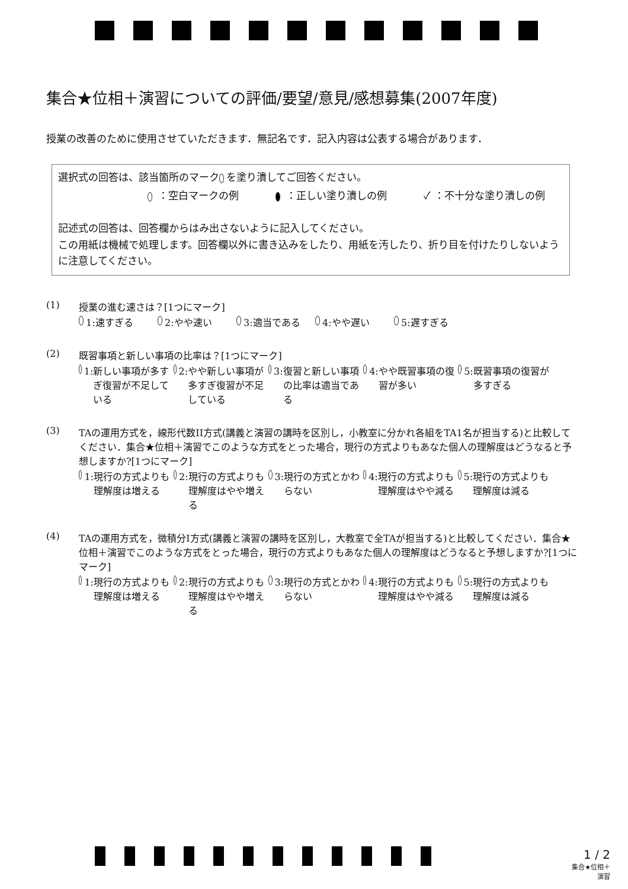集合★位相＋演習についての評価/要望/意見/感想募集(2007年度)
授業の改善のために使用させていただきます．無記名です．記入内容は公表する場合があります．
選択式の回答は、該当箇所のマーク を塗り潰してご回答ください。
：空白マークの例 ：正しい塗り潰しの例 ✓ ：不十分な塗り潰しの例
記述式の回答は、回答欄からはみ出さないように記入してください。
この用紙は機械で処理します。回答欄以外に書き込みをしたり、用紙を汚したり、折り目を付けたりしないように注意してください。
(1) 授業の進む速さは？[1つにマーク]
1: 速すぎる 2: やや速い 3: 適当である 4: やや遅い 5: 遅すぎる
(2) 既習事項と新しい事項の比率は？[1つにマーク]
1: 新しい事項が多すぎ復習が不足している
2: やや新しい事項が多すぎ復習が不足している
3: 復習と新しい事項の比率は適当である
4: やや既習事項の復習が多い
5: 既習事項の復習が多すぎる
(3) TAの運用方式を，線形代数II方式(講義と演習の講時を区別し，小教室に分かれ各組をTA1名が担当する)と比較してください．集合★位相＋演習でこのような方式をとった場合，現行の方式よりもあなた個人の理解度はどうなると予想しますか?[1つにマーク]
1: 現行の方式よりも理解度は増える
2: 現行の方式よりも理解度はやや増える
3: 現行の方式とかわらない
4: 現行の方式よりも理解度はやや減る
5: 現行の方式よりも理解度は減る
(4) TAの運用方式を，微積分I方式(講義と演習の講時を区別し，大教室で全TAが担当する)と比較してください．集合★位相＋演習でこのような方式をとった場合，現行の方式よりもあなた個人の理解度はどうなると予想しますか?[1つにマーク]
1: 現行の方式よりも理解度は増える
2: 現行の方式よりも理解度はやや増える
3: 現行の方式とかわらない
4: 現行の方式よりも理解度はやや減る
5: 現行の方式よりも理解度は減る
1 / 2
集合★位相＋
演習